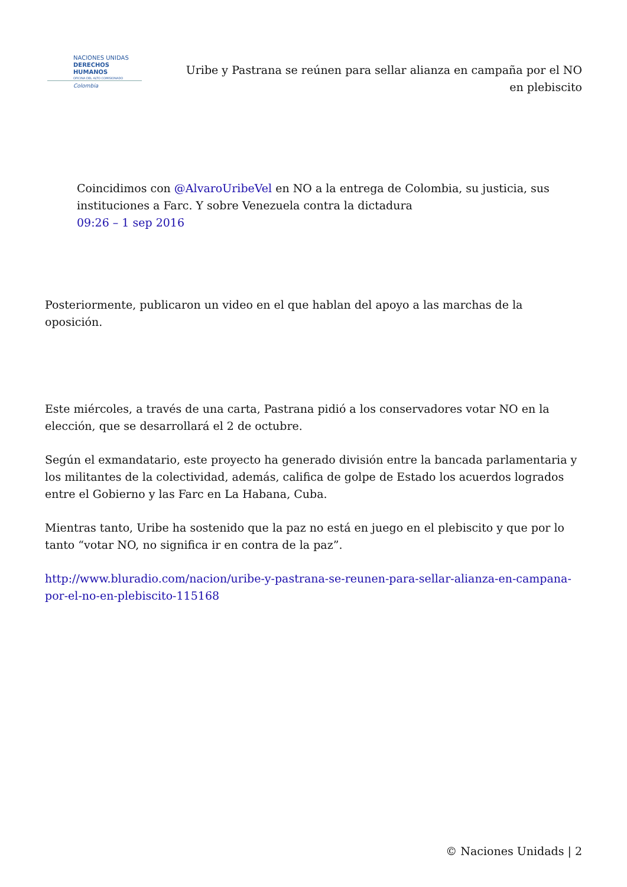NACIONES UNIDAS
DERECHOS HUMANOS
OFICINA DEL ALTO COMISIONADO
Colombia
Uribe y Pastrana se reúnen para sellar alianza en campaña por el NO en plebiscito
Coincidimos con @AlvaroUribeVel en NO a la entrega de Colombia, su justicia, sus instituciones a Farc. Y sobre Venezuela contra la dictadura
09:26 – 1 sep 2016
Posteriormente, publicaron un video en el que hablan del apoyo a las marchas de la oposición.
Este miércoles, a través de una carta, Pastrana pidió a los conservadores votar NO en la elección, que se desarrollará el 2 de octubre.
Según el exmandatario, este proyecto ha generado división entre la bancada parlamentaria y los militantes de la colectividad, además, califica de golpe de Estado los acuerdos logrados entre el Gobierno y las Farc en La Habana, Cuba.
Mientras tanto, Uribe ha sostenido que la paz no está en juego en el plebiscito y que por lo tanto “votar NO, no significa ir en contra de la paz”.
http://www.bluradio.com/nacion/uribe-y-pastrana-se-reunen-para-sellar-alianza-en-campana-por-el-no-en-plebiscito-115168
© Naciones Unidads | 2